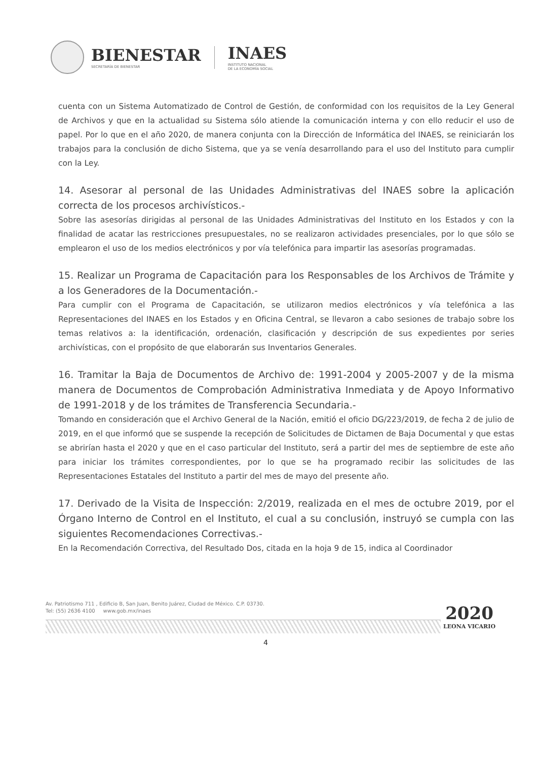BIENESTAR
SECRETARÍA DE BIENESTAR
INAES
INSTITUTO NACIONAL
DE LA ECONOMÍA SOCIAL
cuenta con un Sistema Automatizado de Control de Gestión, de conformidad con los requisitos de la Ley General de Archivos y que en la actualidad su Sistema sólo atiende la comunicación interna y con ello reducir el uso de papel. Por lo que en el año 2020, de manera conjunta con la Dirección de Informática del INAES, se reiniciarán los trabajos para la conclusión de dicho Sistema, que ya se venía desarrollando para el uso del Instituto para cumplir con la Ley.
14. Asesorar al personal de las Unidades Administrativas del INAES sobre la aplicación correcta de los procesos archivísticos.-
Sobre las asesorías dirigidas al personal de las Unidades Administrativas del Instituto en los Estados y con la finalidad de acatar las restricciones presupuestales, no se realizaron actividades presenciales, por lo que sólo se emplearon el uso de los medios electrónicos y por vía telefónica para impartir las asesorías programadas.
15. Realizar un Programa de Capacitación para los Responsables de los Archivos de Trámite y a los Generadores de la Documentación.-
Para cumplir con el Programa de Capacitación, se utilizaron medios electrónicos y vía telefónica a las Representaciones del INAES en los Estados y en Oficina Central, se llevaron a cabo sesiones de trabajo sobre los temas relativos a: la identificación, ordenación, clasificación y descripción de sus expedientes por series archivísticas, con el propósito de que elaborarán sus Inventarios Generales.
16. Tramitar la Baja de Documentos de Archivo de: 1991-2004 y 2005-2007 y de la misma manera de Documentos de Comprobación Administrativa Inmediata y de Apoyo Informativo de 1991-2018 y de los trámites de Transferencia Secundaria.-
Tomando en consideración que el Archivo General de la Nación, emitió el oficio DG/223/2019, de fecha 2 de julio de 2019, en el que informó que se suspende la recepción de Solicitudes de Dictamen de Baja Documental y que estas se abrirían hasta el 2020 y que en el caso particular del Instituto, será a partir del mes de septiembre de este año para iniciar los trámites correspondientes, por lo que se ha programado recibir las solicitudes de las Representaciones Estatales del Instituto a partir del mes de mayo del presente año.
17. Derivado de la Visita de Inspección: 2/2019, realizada en el mes de octubre 2019, por el Órgano Interno de Control en el Instituto, el cual a su conclusión, instruyó se cumpla con las siguientes Recomendaciones Correctivas.-
En la Recomendación Correctiva, del Resultado Dos, citada en la hoja 9 de 15, indica al Coordinador
Av. Patriotismo 711 , Edificio B, San Juan, Benito Juárez, Ciudad de México. C.P. 03730.
Tel: (55) 2636 4100 www.gob.mx/inaes
4
2020
LEONA VICARIO